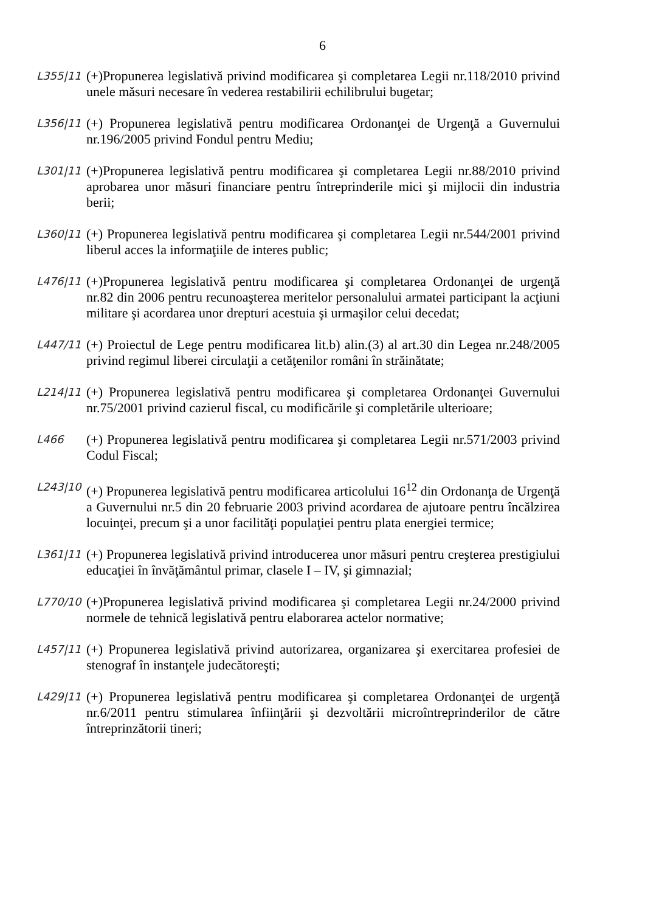6
L355|11
(+)Propunerea legislativă privind modificarea şi completarea Legii nr.118/2010 privind unele măsuri necesare în vederea restabilirii echilibrului bugetar;
L356|11
(+) Propunerea legislativă pentru modificarea Ordonanţei de Urgenţă a Guvernului nr.196/2005 privind Fondul pentru Mediu;
L301|11
(+)Propunerea legislativă pentru modificarea şi completarea Legii nr.88/2010 privind aprobarea unor măsuri financiare pentru întreprinderile mici şi mijlocii din industria berii;
L360|11
(+) Propunerea legislativă pentru modificarea şi completarea Legii nr.544/2001 privind liberul acces la informaţiile de interes public;
L476|11
(+)Propunerea legislativă pentru modificarea şi completarea Ordonanţei de urgenţă nr.82 din 2006 pentru recunoaşterea meritelor personalului armatei participant la acţiuni militare şi acordarea unor drepturi acestuia şi urmaşilor celui decedat;
L447/11
(+) Proiectul de Lege pentru modificarea lit.b) alin.(3) al art.30 din Legea nr.248/2005 privind regimul liberei circulaţii a cetăţenilor români în străinătate;
L214|11
(+) Propunerea legislativă pentru modificarea şi completarea Ordonanţei Guvernului nr.75/2001 privind cazierul fiscal, cu modificările şi completările ulterioare;
L466
(+) Propunerea legislativă pentru modificarea şi completarea Legii nr.571/2003 privind Codul Fiscal;
L243|10
(+) Propunerea legislativă pentru modificarea articolului 16<sup>12</sup> din Ordonanţa de Urgenţă a Guvernului nr.5 din 20 februarie 2003 privind acordarea de ajutoare pentru încălzirea locuinţei, precum şi a unor facilităţi populaţiei pentru plata energiei termice;
L361|11
(+) Propunerea legislativă privind introducerea unor măsuri pentru creşterea prestigiului educaţiei în învăţământul primar, clasele I – IV, şi gimnazial;
L770/10
(+)Propunerea legislativă privind modificarea şi completarea Legii nr.24/2000 privind normele de tehnică legislativă pentru elaborarea actelor normative;
L457|11
(+) Propunerea legislativă privind autorizarea, organizarea şi exercitarea profesiei de stenograf în instanţele judecătoreşti;
L429|11
(+) Propunerea legislativă pentru modificarea şi completarea Ordonanţei de urgenţă nr.6/2011 pentru stimularea înfiinţării şi dezvoltării microîntreprinderilor de către întreprinzătorii tineri;